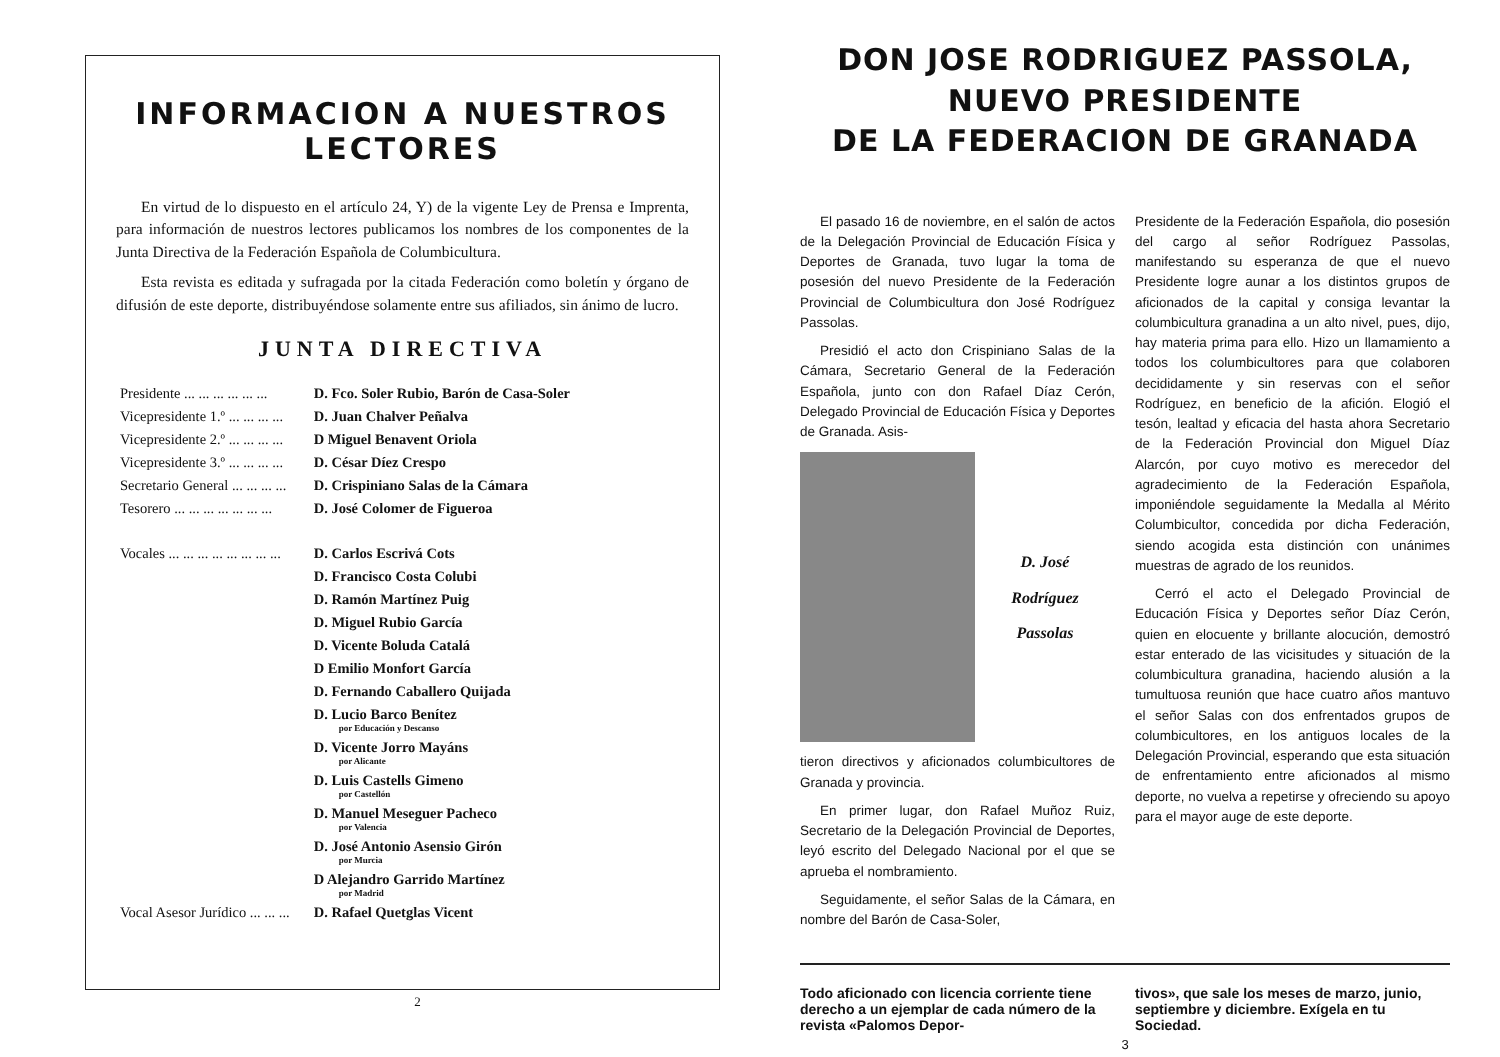INFORMACION A NUESTROS LECTORES
En virtud de lo dispuesto en el artículo 24, Y) de la vigente Ley de Prensa e Imprenta, para información de nuestros lectores publicamos los nombres de los componentes de la Junta Directiva de la Federación Española de Columbicultura.
Esta revista es editada y sufragada por la citada Federación como boletín y órgano de difusión de este deporte, distribuyéndose solamente entre sus afiliados, sin ánimo de lucro.
JUNTA DIRECTIVA
| Presidente ... ... ... ... ... ... | D. Fco. Soler Rubio, Barón de Casa-Soler |
| Vicepresidente 1.º ... ... ... ... | D. Juan Chalver Peñalva |
| Vicepresidente 2.º ... ... ... ... | D Miguel Benavent Oriola |
| Vicepresidente 3.º ... ... ... ... | D. César Díez Crespo |
| Secretario General ... ... ... ... | D. Crispiniano Salas de la Cámara |
| Tesorero ... ... ... ... ... ... ... | D. José Colomer de Figueroa |
| Vocales ... ... ... ... ... ... ... ... | D. Carlos Escrivá Cots |
| | D. Francisco Costa Colubi |
| | D. Ramón Martínez Puig |
| | D. Miguel Rubio García |
| | D. Vicente Boluda Catalá |
| | D Emilio Monfort García |
| | D. Fernando Caballero Quijada |
| | D. Lucio Barco Benítez por Educación y Descanso |
| | D. Vicente Jorro Mayáns por Alicante |
| | D. Luis Castells Gimeno por Castellón |
| | D. Manuel Meseguer Pacheco por Valencia |
| | D. José Antonio Asensio Girón por Murcia |
| | D Alejandro Garrido Martínez por Madrid |
| Vocal Asesor Jurídico ... ... ... | D. Rafael Quetglas Vicent |
2
DON JOSE RODRIGUEZ PASSOLA, NUEVO PRESIDENTE
DE LA FEDERACION DE GRANADA
El pasado 16 de noviembre, en el salón de actos de la Delegación Provincial de Educación Física y Deportes de Granada, tuvo lugar la toma de posesión del nuevo Presidente de la Federación Provincial de Columbicultura don José Rodríguez Passolas.
Presidió el acto don Crispiniano Salas de la Cámara, Secretario General de la Federación Española, junto con don Rafael Díaz Cerón, Delegado Provincial de Educación Física y Deportes de Granada. Asis-
D. José
Rodríguez
Passolas
tieron directivos y aficionados columbicultores de Granada y provincia.
En primer lugar, don Rafael Muñoz Ruiz, Secretario de la Delegación Provincial de Deportes, leyó escrito del Delegado Nacional por el que se aprueba el nombramiento.
Seguidamente, el señor Salas de la Cámara, en nombre del Barón de Casa-Soler,
Presidente de la Federación Española, dio posesión del cargo al señor Rodríguez Passolas, manifestando su esperanza de que el nuevo Presidente logre aunar a los distintos grupos de aficionados de la capital y consiga levantar la columbicultura granadina a un alto nivel, pues, dijo, hay materia prima para ello. Hizo un llamamiento a todos los columbicultores para que colaboren decididamente y sin reservas con el señor Rodríguez, en beneficio de la afición. Elogió el tesón, lealtad y eficacia del hasta ahora Secretario de la Federación Provincial don Miguel Díaz Alarcón, por cuyo motivo es merecedor del agradecimiento de la Federación Española, imponiéndole seguidamente la Medalla al Mérito Columbicultor, concedida por dicha Federación, siendo acogida esta distinción con unánimes muestras de agrado de los reunidos.
Cerró el acto el Delegado Provincial de Educación Física y Deportes señor Díaz Cerón, quien en elocuente y brillante alocución, demostró estar enterado de las vicisitudes y situación de la columbicultura granadina, haciendo alusión a la tumultuosa reunión que hace cuatro años mantuvo el señor Salas con dos enfrentados grupos de columbicultores, en los antiguos locales de la Delegación Provincial, esperando que esta situación de enfrentamiento entre aficionados al mismo deporte, no vuelva a repetirse y ofreciendo su apoyo para el mayor auge de este deporte.
Todo aficionado con licencia corriente tiene derecho a un ejemplar de cada número de la revista «Palomos Depor-
tivos», que sale los meses de marzo, junio, septiembre y diciembre. Exígela en tu Sociedad.
3